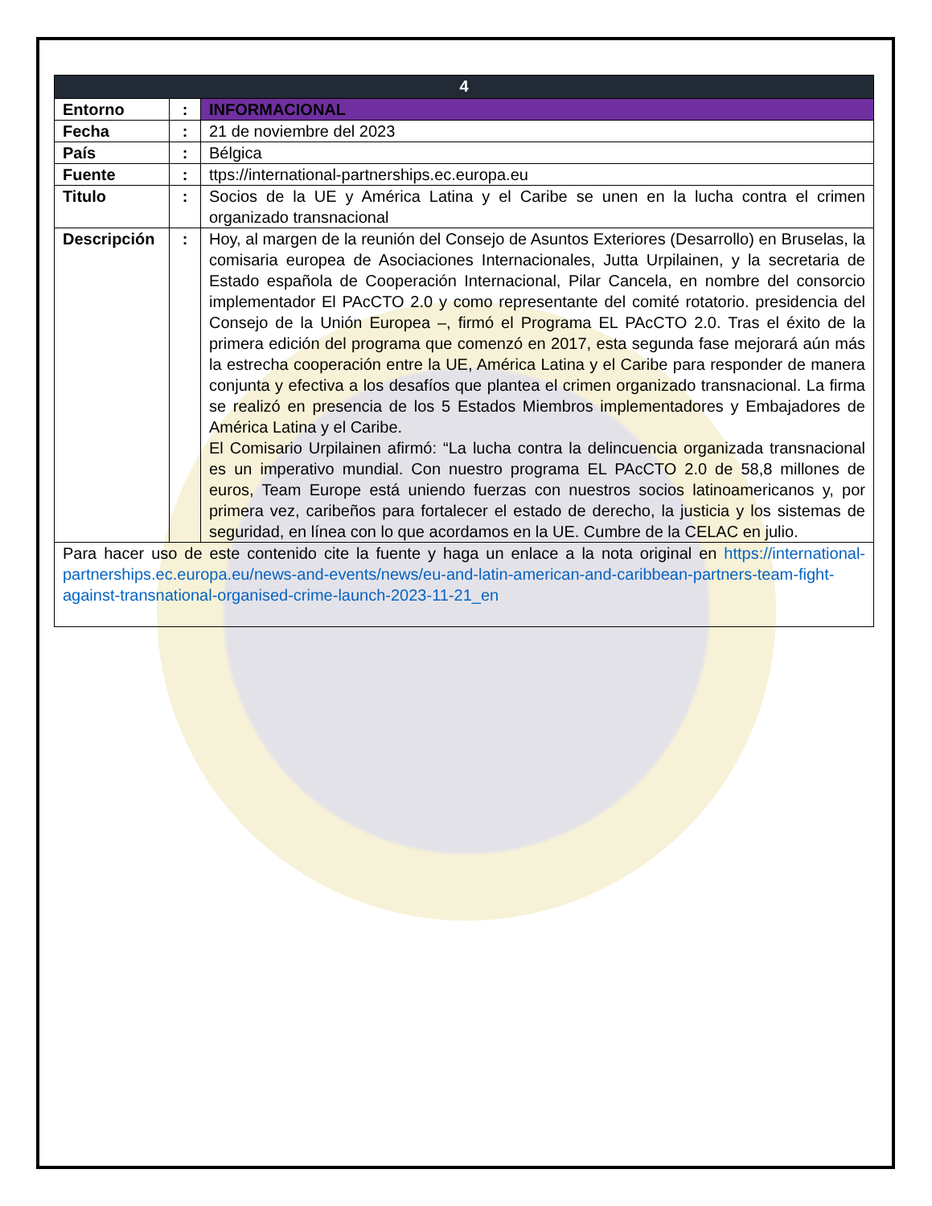| 4 | | |
| --- | --- | --- |
| Entorno | : | INFORMACIONAL |
| Fecha | : | 21 de noviembre del 2023 |
| País | : | Bélgica |
| Fuente | : | ttps://international-partnerships.ec.europa.eu |
| Titulo | : | Socios de la UE y América Latina y el Caribe se unen en la lucha contra el crimen organizado transnacional |
| Descripción | : | Hoy, al margen de la reunión del Consejo de Asuntos Exteriores (Desarrollo) en Bruselas, la comisaria europea de Asociaciones Internacionales, Jutta Urpilainen, y la secretaria de Estado española de Cooperación Internacional, Pilar Cancela, en nombre del consorcio implementador El PAcCTO 2.0 y como representante del comité rotatorio. presidencia del Consejo de la Unión Europea –, firmó el Programa EL PAcCTO 2.0. Tras el éxito de la primera edición del programa que comenzó en 2017, esta segunda fase mejorará aún más la estrecha cooperación entre la UE, América Latina y el Caribe para responder de manera conjunta y efectiva a los desafíos que plantea el crimen organizado transnacional. La firma se realizó en presencia de los 5 Estados Miembros implementadores y Embajadores de América Latina y el Caribe. El Comisario Urpilainen afirmó: “La lucha contra la delincuencia organizada transnacional es un imperativo mundial. Con nuestro programa EL PAcCTO 2.0 de 58,8 millones de euros, Team Europe está uniendo fuerzas con nuestros socios latinoamericanos y, por primera vez, caribeños para fortalecer el estado de derecho, la justicia y los sistemas de seguridad, en línea con lo que acordamos en la UE. Cumbre de la CELAC en julio. |
| Para hacer uso de este contenido cite la fuente y haga un enlace a la nota original en https://international-partnerships.ec.europa.eu/news-and-events/news/eu-and-latin-american-and-caribbean-partners-team-fight-against-transnational-organised-crime-launch-2023-11-21_en | | |